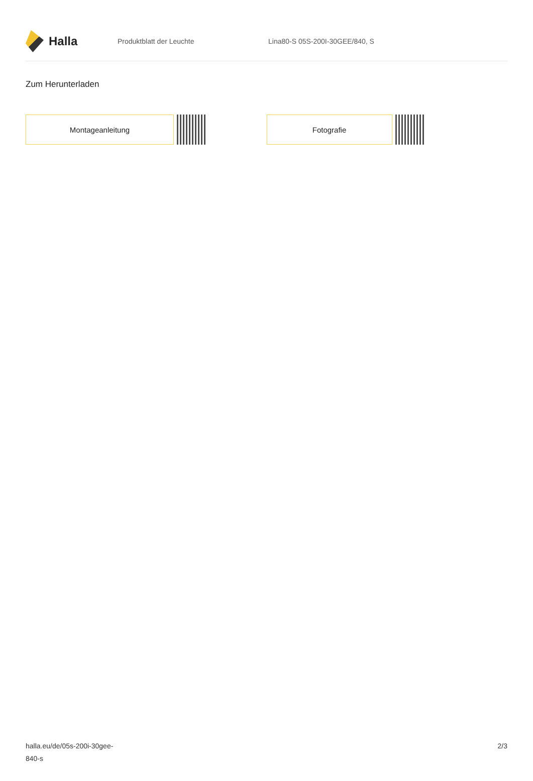Halla
Produktblatt der Leuchte Lina80-S 05S-200I-30GEE/840, S
Zum Herunterladen
Montageanleitung Fotografie
halla.eu/de/05s-200i-30gee-
840-s
2/3